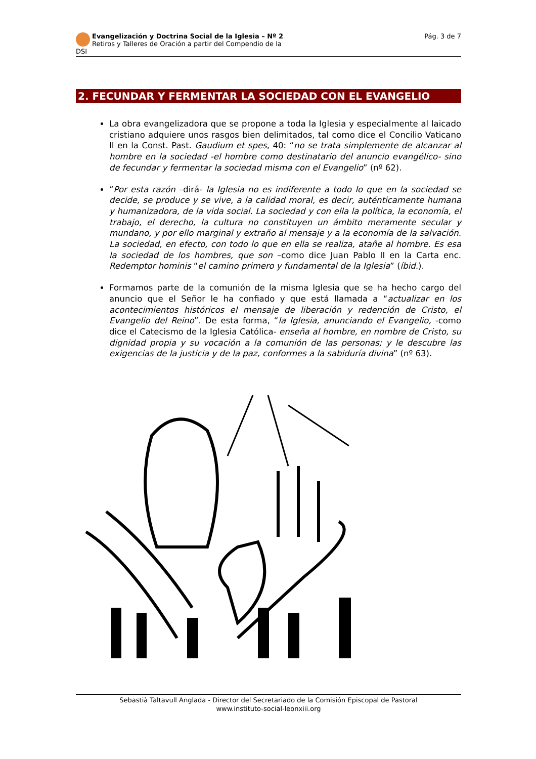Evangelización y Doctrina Social de la Iglesia – Nº 2
Retiros y Talleres de Oración a partir del Compendio de la DSI
Pág. 3 de 7
2. FECUNDAR Y FERMENTAR LA SOCIEDAD CON EL EVANGELIO
La obra evangelizadora que se propone a toda la Iglesia y especialmente al laicado cristiano adquiere unos rasgos bien delimitados, tal como dice el Concilio Vaticano II en la Const. Past. Gaudium et spes, 40: “no se trata simplemente de alcanzar al hombre en la sociedad -el hombre como destinatario del anuncio evangélico- sino de fecundar y fermentar la sociedad misma con el Evangelio” (nº 62).
“Por esta razón –dirá- la Iglesia no es indiferente a todo lo que en la sociedad se decide, se produce y se vive, a la calidad moral, es decir, auténticamente humana y humanizadora, de la vida social. La sociedad y con ella la política, la economía, el trabajo, el derecho, la cultura no constituyen un ámbito meramente secular y mundano, y por ello marginal y extraño al mensaje y a la economía de la salvación. La sociedad, en efecto, con todo lo que en ella se realiza, atañe al hombre. Es esa la sociedad de los hombres, que son –como dice Juan Pablo II en la Carta enc. Redemptor hominis “el camino primero y fundamental de la Iglesia” (íbid.).
Formamos parte de la comunión de la misma Iglesia que se ha hecho cargo del anuncio que el Señor le ha confiado y que está llamada a “actualizar en los acontecimientos históricos el mensaje de liberación y redención de Cristo, el Evangelio del Reino”. De esta forma, “la Iglesia, anunciando el Evangelio, -como dice el Catecismo de la Iglesia Católica- enseña al hombre, en nombre de Cristo, su dignidad propia y su vocación a la comunión de las personas; y le descubre las exigencias de la justicia y de la paz, conformes a la sabiduría divina” (nº 63).
Sebastià Taltavull Anglada - Director del Secretariado de la Comisión Episcopal de Pastoral
www.instituto-social-leonxiii.org